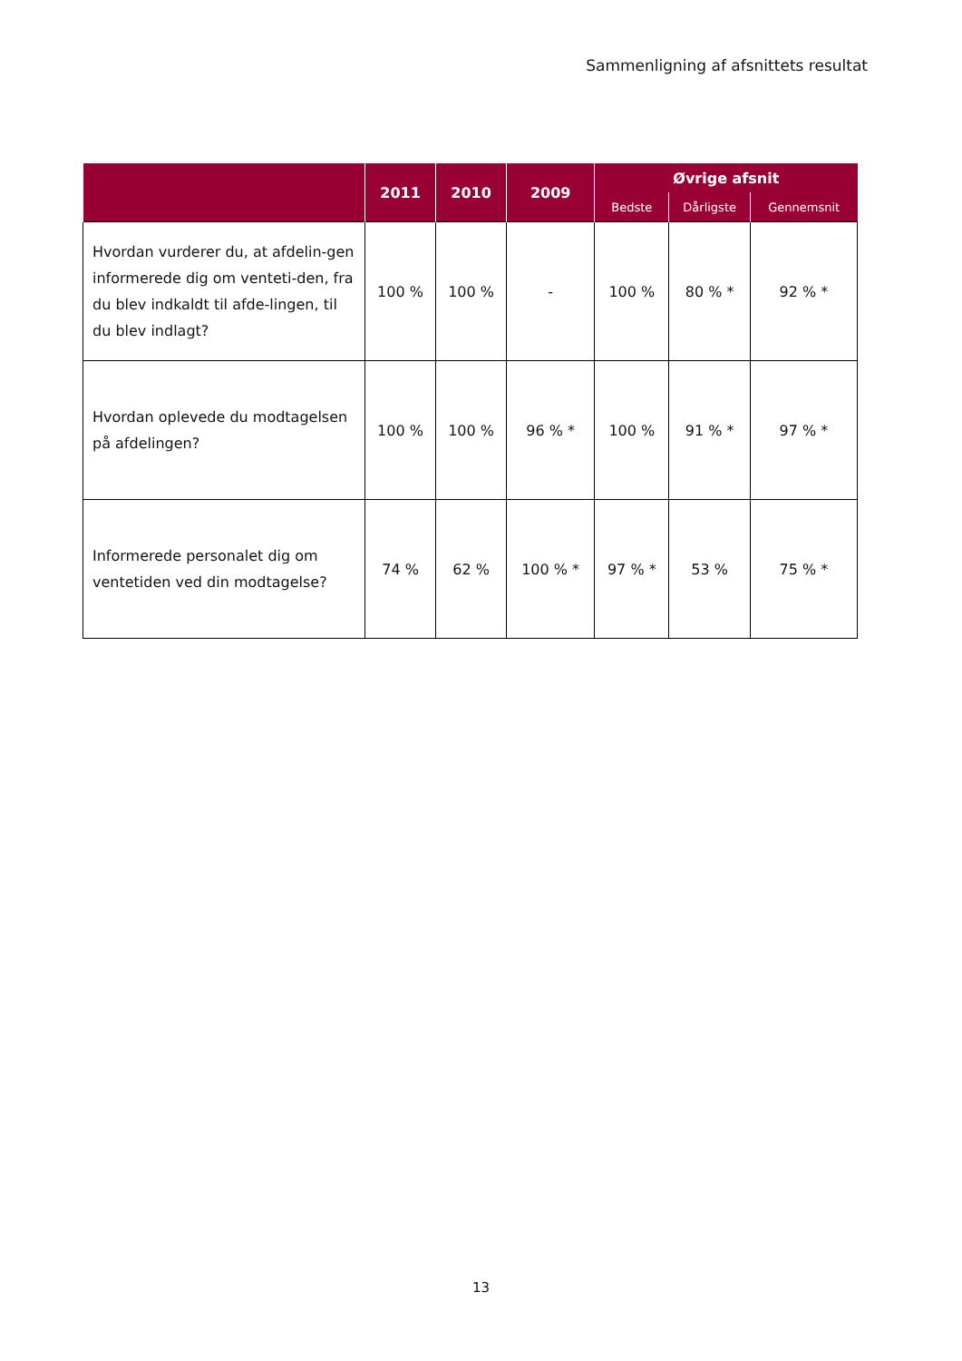Sammenligning af afsnittets resultat
| | 2011 | 2010 | 2009 | Øvrige afsnit | | |
| --- | --- | --- | --- | --- | --- | --- |
| | | | | Bedste | Dårligste | Gennemsnit |
| Hvordan vurderer du, at afdelin-gen informerede dig om venteti-den, fra du blev indkaldt til afde-lingen, til du blev indlagt? | 100 % | 100 % | - | 100 % | 80 % * | 92 % * |
| Hvordan oplevede du modtagelsen på afdelingen? | 100 % | 100 % | 96 % * | 100 % | 91 % * | 97 % * |
| Informerede personalet dig om ventetiden ved din modtagelse? | 74 % | 62 % | 100 % * | 97 % * | 53 % | 75 % * |
13